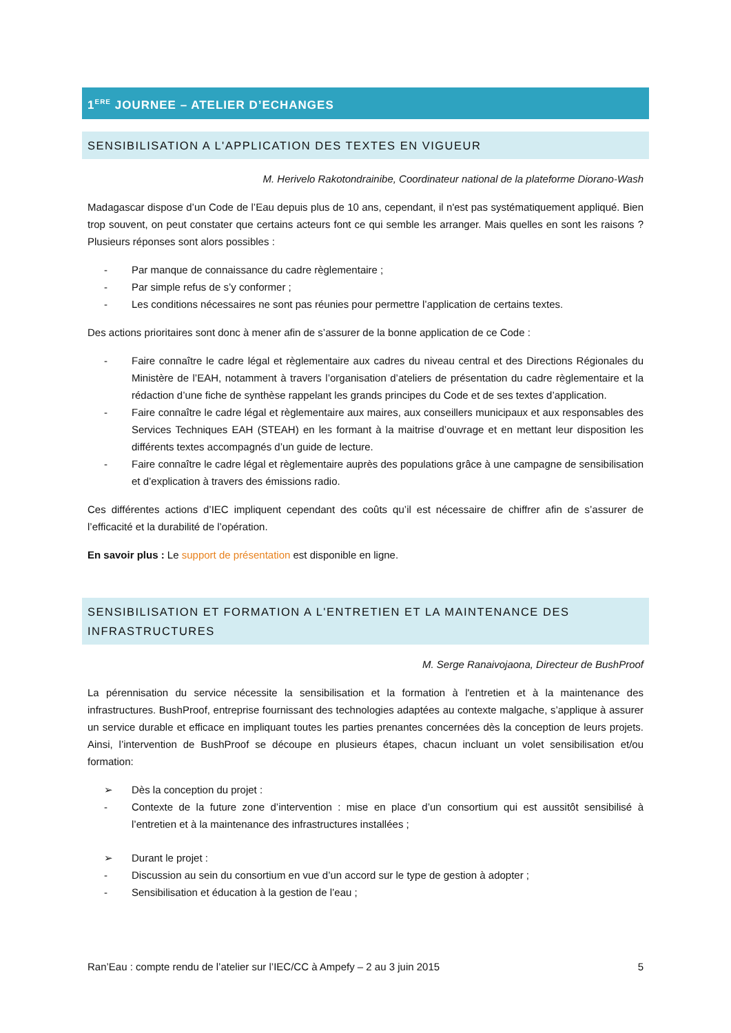1<sup>ERE</sup> JOURNEE – ATELIER D’ECHANGES
SENSIBILISATION A L'APPLICATION DES TEXTES EN VIGUEUR
M. Herivelo Rakotondrainibe, Coordinateur national de la plateforme Diorano-Wash
Madagascar dispose d’un Code de l’Eau depuis plus de 10 ans, cependant, il n'est pas systématiquement appliqué. Bien trop souvent, on peut constater que certains acteurs font ce qui semble les arranger. Mais quelles en sont les raisons ? Plusieurs réponses sont alors possibles :
- Par manque de connaissance du cadre règlementaire ;
- Par simple refus de s’y conformer ;
- Les conditions nécessaires ne sont pas réunies pour permettre l’application de certains textes.
Des actions prioritaires sont donc à mener afin de s’assurer de la bonne application de ce Code :
- Faire connaître le cadre légal et règlementaire aux cadres du niveau central et des Directions Régionales du Ministère de l’EAH, notamment à travers l’organisation d’ateliers de présentation du cadre règlementaire et la rédaction d’une fiche de synthèse rappelant les grands principes du Code et de ses textes d’application.
- Faire connaître le cadre légal et règlementaire aux maires, aux conseillers municipaux et aux responsables des Services Techniques EAH (STEAH) en les formant à la maitrise d’ouvrage et en mettant leur disposition les différents textes accompagnés d’un guide de lecture.
- Faire connaître le cadre légal et règlementaire auprès des populations grâce à une campagne de sensibilisation et d’explication à travers des émissions radio.
Ces différentes actions d’IEC impliquent cependant des coûts qu’il est nécessaire de chiffrer afin de s’assurer de l’efficacité et la durabilité de l’opération.
En savoir plus : Le support de présentation est disponible en ligne.
SENSIBILISATION ET FORMATION A L'ENTRETIEN ET LA MAINTENANCE DES INFRASTRUCTURES
M. Serge Ranaivojaona, Directeur de BushProof
La pérennisation du service nécessite la sensibilisation et la formation à l'entretien et à la maintenance des infrastructures. BushProof, entreprise fournissant des technologies adaptées au contexte malgache, s’applique à assurer un service durable et efficace en impliquant toutes les parties prenantes concernées dès la conception de leurs projets. Ainsi, l’intervention de BushProof se découpe en plusieurs étapes, chacun incluant un volet sensibilisation et/ou formation:
➢ Dès la conception du projet :
- Contexte de la future zone d’intervention : mise en place d’un consortium qui est aussitôt sensibilisé à l’entretien et à la maintenance des infrastructures installées ;
➢ Durant le projet :
- Discussion au sein du consortium en vue d’un accord sur le type de gestion à adopter ;
- Sensibilisation et éducation à la gestion de l’eau ;
Ran’Eau : compte rendu de l’atelier sur l’IEC/CC à Ampefy – 2 au 3 juin 2015 5